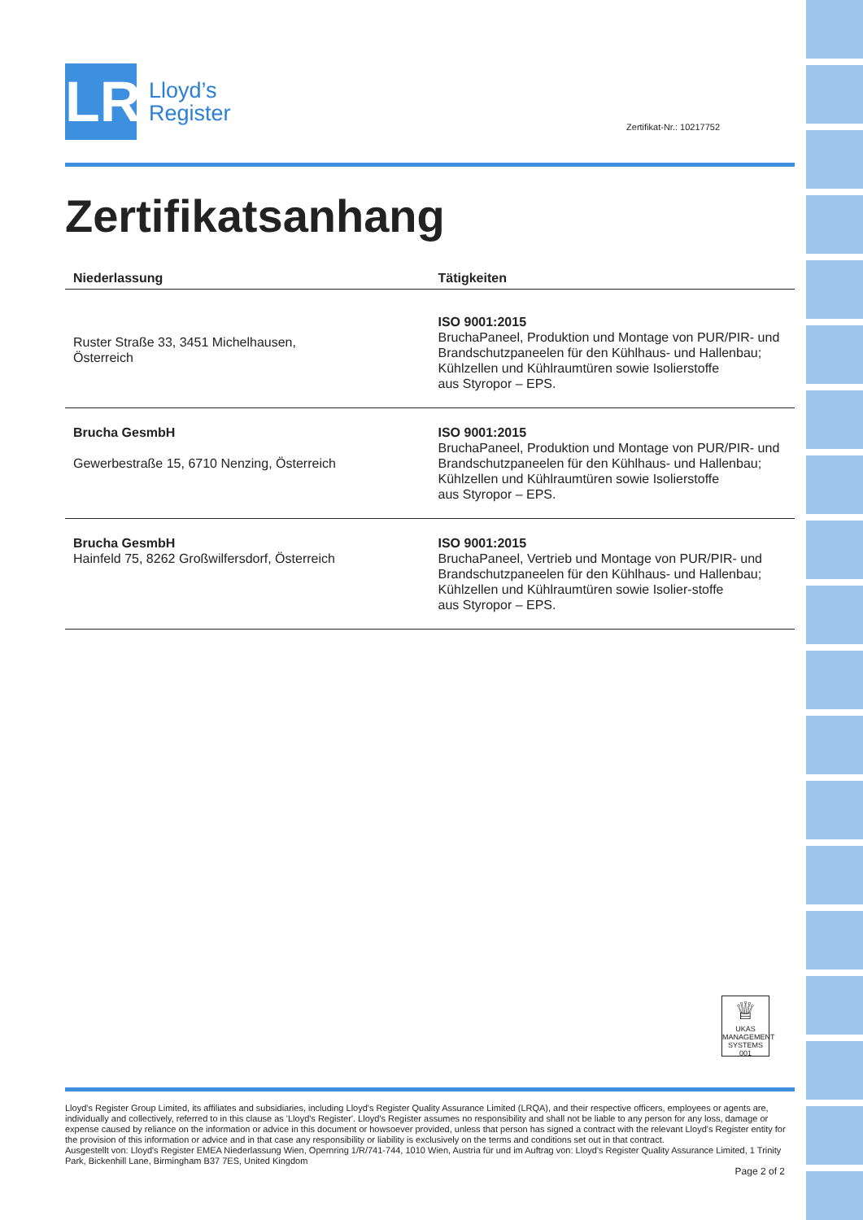LR
Lloyd’s
Register
Zertifikat-Nr.: 10217752
Zertifikatsanhang
| Niederlassung | Tätigkeiten |
| --- | --- |
| Ruster Straße 33, 3451 Michelhausen, Österreich | ISO 9001:2015 BruchaPaneel, Produktion und Montage von PUR/PIR- und Brandschutzpaneelen für den Kühlhaus- und Hallenbau; Kühlzellen und Kühlraumtüren sowie Isolierstoffe aus Styropor – EPS. |
| Brucha GesmbH Gewerbestraße 15, 6710 Nenzing, Österreich | ISO 9001:2015 BruchaPaneel, Produktion und Montage von PUR/PIR- und Brandschutzpaneelen für den Kühlhaus- und Hallenbau; Kühlzellen und Kühlraumtüren sowie Isolierstoffe aus Styropor – EPS. |
| Brucha GesmbH Hainfeld 75, 8262 Großwilfersdorf, Österreich | ISO 9001:2015 BruchaPaneel, Vertrieb und Montage von PUR/PIR- und Brandschutzpaneelen für den Kühlhaus- und Hallenbau; Kühlzellen und Kühlraumtüren sowie Isolier-stoffe aus Styropor – EPS. |
♕
UKAS
MANAGEMENT SYSTEMS
001
Lloyd's Register Group Limited, its affiliates and subsidiaries, including Lloyd's Register Quality Assurance Limited (LRQA), and their respective officers, employees or agents are, individually and collectively, referred to in this clause as 'Lloyd's Register'. Lloyd's Register assumes no responsibility and shall not be liable to any person for any loss, damage or expense caused by reliance on the information or advice in this document or howsoever provided, unless that person has signed a contract with the relevant Lloyd's Register entity for the provision of this information or advice and in that case any responsibility or liability is exclusively on the terms and conditions set out in that contract.
Ausgestellt von: Lloyd's Register EMEA Niederlassung Wien, Opernring 1/R/741-744, 1010 Wien, Austria für und im Auftrag von: Lloyd's Register Quality Assurance Limited, 1 Trinity Park, Bickenhill Lane, Birmingham B37 7ES, United Kingdom
Page 2 of 2